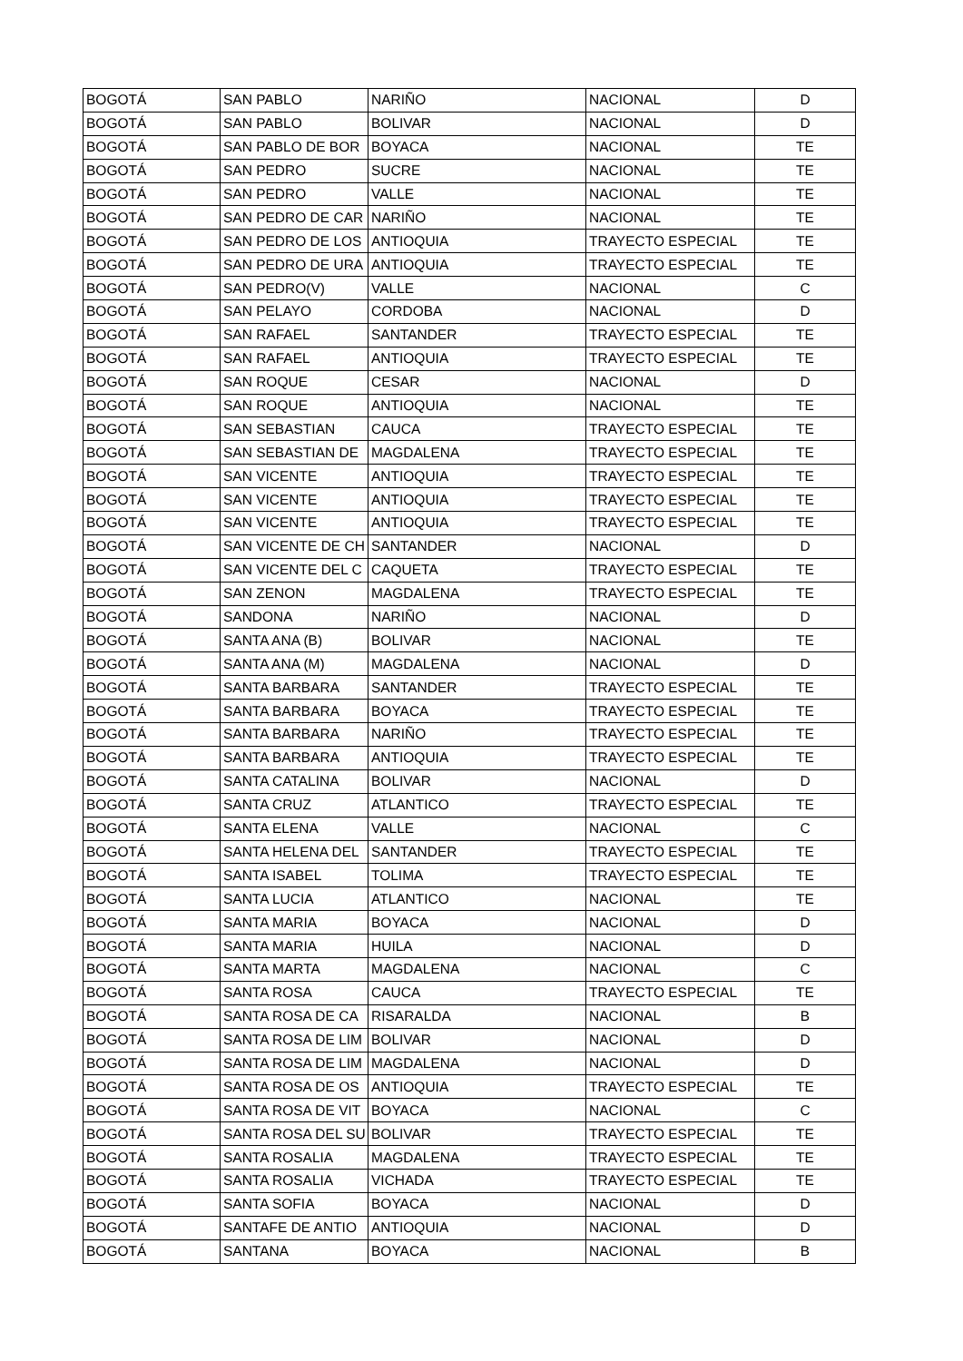| BOGOTÁ | SAN PABLO | NARIÑO | NACIONAL | D |
| BOGOTÁ | SAN PABLO | BOLIVAR | NACIONAL | D |
| BOGOTÁ | SAN PABLO DE BOR | BOYACA | NACIONAL | TE |
| BOGOTÁ | SAN PEDRO | SUCRE | NACIONAL | TE |
| BOGOTÁ | SAN PEDRO | VALLE | NACIONAL | TE |
| BOGOTÁ | SAN PEDRO DE CAR | NARIÑO | NACIONAL | TE |
| BOGOTÁ | SAN PEDRO DE LOS | ANTIOQUIA | TRAYECTO ESPECIAL | TE |
| BOGOTÁ | SAN PEDRO DE URA | ANTIOQUIA | TRAYECTO ESPECIAL | TE |
| BOGOTÁ | SAN PEDRO(V) | VALLE | NACIONAL | C |
| BOGOTÁ | SAN PELAYO | CORDOBA | NACIONAL | D |
| BOGOTÁ | SAN RAFAEL | SANTANDER | TRAYECTO ESPECIAL | TE |
| BOGOTÁ | SAN RAFAEL | ANTIOQUIA | TRAYECTO ESPECIAL | TE |
| BOGOTÁ | SAN ROQUE | CESAR | NACIONAL | D |
| BOGOTÁ | SAN ROQUE | ANTIOQUIA | NACIONAL | TE |
| BOGOTÁ | SAN SEBASTIAN | CAUCA | TRAYECTO ESPECIAL | TE |
| BOGOTÁ | SAN SEBASTIAN DE | MAGDALENA | TRAYECTO ESPECIAL | TE |
| BOGOTÁ | SAN VICENTE | ANTIOQUIA | TRAYECTO ESPECIAL | TE |
| BOGOTÁ | SAN VICENTE | ANTIOQUIA | TRAYECTO ESPECIAL | TE |
| BOGOTÁ | SAN VICENTE | ANTIOQUIA | TRAYECTO ESPECIAL | TE |
| BOGOTÁ | SAN VICENTE DE CH | SANTANDER | NACIONAL | D |
| BOGOTÁ | SAN VICENTE DEL C | CAQUETA | TRAYECTO ESPECIAL | TE |
| BOGOTÁ | SAN ZENON | MAGDALENA | TRAYECTO ESPECIAL | TE |
| BOGOTÁ | SANDONA | NARIÑO | NACIONAL | D |
| BOGOTÁ | SANTA ANA (B) | BOLIVAR | NACIONAL | TE |
| BOGOTÁ | SANTA ANA (M) | MAGDALENA | NACIONAL | D |
| BOGOTÁ | SANTA BARBARA | SANTANDER | TRAYECTO ESPECIAL | TE |
| BOGOTÁ | SANTA BARBARA | BOYACA | TRAYECTO ESPECIAL | TE |
| BOGOTÁ | SANTA BARBARA | NARIÑO | TRAYECTO ESPECIAL | TE |
| BOGOTÁ | SANTA BARBARA | ANTIOQUIA | TRAYECTO ESPECIAL | TE |
| BOGOTÁ | SANTA CATALINA | BOLIVAR | NACIONAL | D |
| BOGOTÁ | SANTA CRUZ | ATLANTICO | TRAYECTO ESPECIAL | TE |
| BOGOTÁ | SANTA ELENA | VALLE | NACIONAL | C |
| BOGOTÁ | SANTA HELENA DEL | SANTANDER | TRAYECTO ESPECIAL | TE |
| BOGOTÁ | SANTA ISABEL | TOLIMA | TRAYECTO ESPECIAL | TE |
| BOGOTÁ | SANTA LUCIA | ATLANTICO | NACIONAL | TE |
| BOGOTÁ | SANTA MARIA | BOYACA | NACIONAL | D |
| BOGOTÁ | SANTA MARIA | HUILA | NACIONAL | D |
| BOGOTÁ | SANTA MARTA | MAGDALENA | NACIONAL | C |
| BOGOTÁ | SANTA ROSA | CAUCA | TRAYECTO ESPECIAL | TE |
| BOGOTÁ | SANTA ROSA DE CA | RISARALDA | NACIONAL | B |
| BOGOTÁ | SANTA ROSA DE LIM | BOLIVAR | NACIONAL | D |
| BOGOTÁ | SANTA ROSA DE LIM | MAGDALENA | NACIONAL | D |
| BOGOTÁ | SANTA ROSA DE OS | ANTIOQUIA | TRAYECTO ESPECIAL | TE |
| BOGOTÁ | SANTA ROSA DE VIT | BOYACA | NACIONAL | C |
| BOGOTÁ | SANTA ROSA DEL SU | BOLIVAR | TRAYECTO ESPECIAL | TE |
| BOGOTÁ | SANTA ROSALIA | MAGDALENA | TRAYECTO ESPECIAL | TE |
| BOGOTÁ | SANTA ROSALIA | VICHADA | TRAYECTO ESPECIAL | TE |
| BOGOTÁ | SANTA SOFIA | BOYACA | NACIONAL | D |
| BOGOTÁ | SANTAFE DE ANTIO | ANTIOQUIA | NACIONAL | D |
| BOGOTÁ | SANTANA | BOYACA | NACIONAL | B |